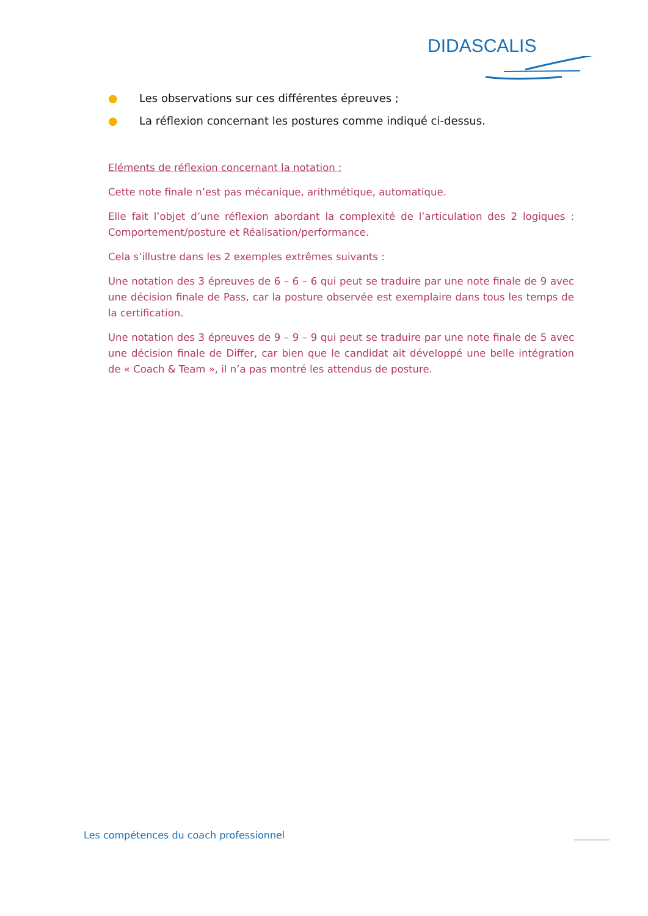DIDASCALIS
● Les observations sur ces différentes épreuves ;
● La réflexion concernant les postures comme indiqué ci-dessus.
Eléments de réflexion concernant la notation :
Cette note finale n’est pas mécanique, arithmétique, automatique.
Elle fait l’objet d’une réflexion abordant la complexité de l’articulation des 2 logiques : Comportement/posture et Réalisation/performance.
Cela s’illustre dans les 2 exemples extrêmes suivants :
Une notation des 3 épreuves de 6 – 6 – 6 qui peut se traduire par une note finale de 9 avec une décision finale de Pass, car la posture observée est exemplaire dans tous les temps de la certification.
Une notation des 3 épreuves de 9 – 9 – 9 qui peut se traduire par une note finale de 5 avec une décision finale de Differ, car bien que le candidat ait développé une belle intégration de « Coach & Team », il n’a pas montré les attendus de posture.
Les compétences du coach professionnel